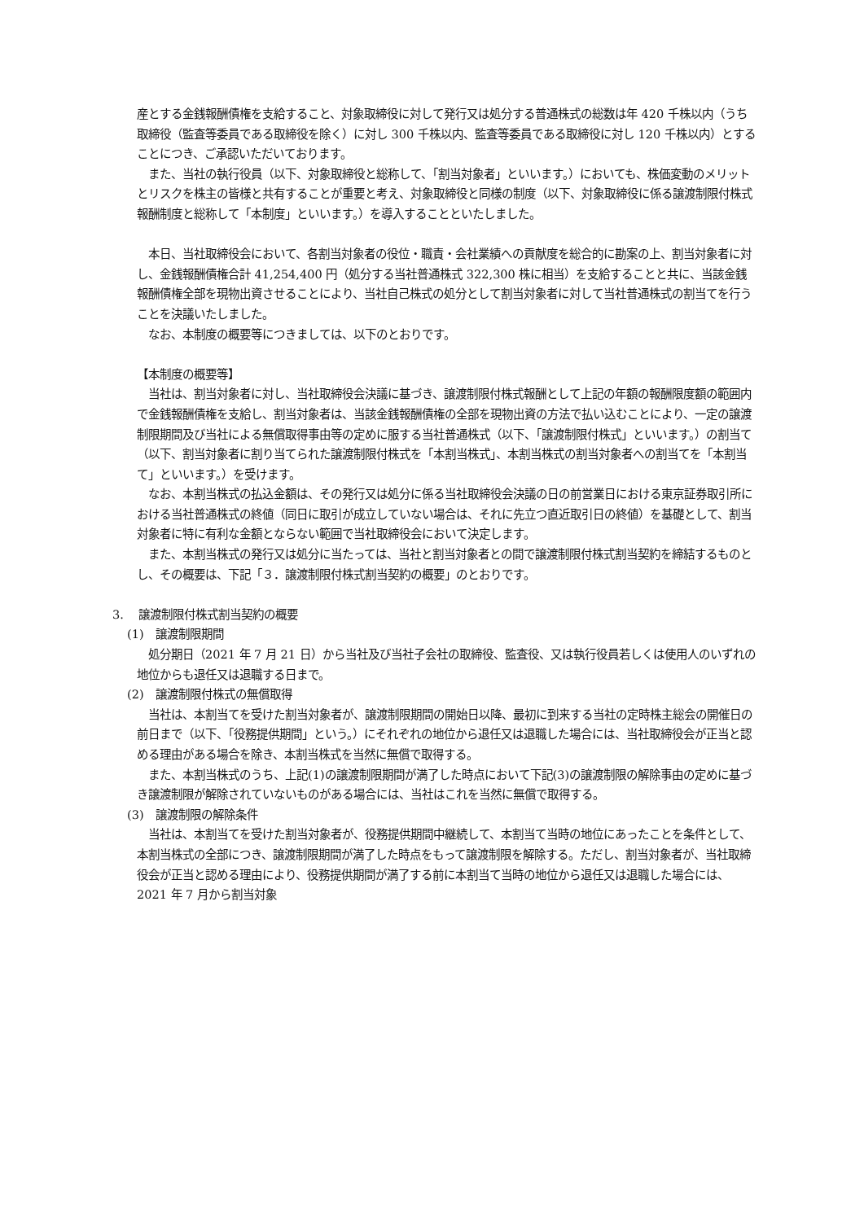産とする金銭報酬債権を支給すること、対象取締役に対して発行又は処分する普通株式の総数は年 420 千株以内（うち取締役（監査等委員である取締役を除く）に対し 300 千株以内、監査等委員である取締役に対し 120 千株以内）とすることにつき、ご承認いただいております。
　また、当社の執行役員（以下、対象取締役と総称して、「割当対象者」といいます。）においても、株価変動のメリットとリスクを株主の皆様と共有することが重要と考え、対象取締役と同様の制度（以下、対象取締役に係る譲渡制限付株式報酬制度と総称して「本制度」といいます。）を導入することといたしました。
　本日、当社取締役会において、各割当対象者の役位・職責・会社業績への貢献度を総合的に勘案の上、割当対象者に対し、金銭報酬債権合計 41,254,400 円（処分する当社普通株式 322,300 株に相当）を支給することと共に、当該金銭報酬債権全部を現物出資させることにより、当社自己株式の処分として割当対象者に対して当社普通株式の割当てを行うことを決議いたしました。
　なお、本制度の概要等につきましては、以下のとおりです。
【本制度の概要等】
　当社は、割当対象者に対し、当社取締役会決議に基づき、譲渡制限付株式報酬として上記の年額の報酬限度額の範囲内で金銭報酬債権を支給し、割当対象者は、当該金銭報酬債権の全部を現物出資の方法で払い込むことにより、一定の譲渡制限期間及び当社による無償取得事由等の定めに服する当社普通株式（以下、「譲渡制限付株式」といいます。）の割当て（以下、割当対象者に割り当てられた譲渡制限付株式を「本割当株式」、本割当株式の割当対象者への割当てを「本割当て」といいます。）を受けます。
　なお、本割当株式の払込金額は、その発行又は処分に係る当社取締役会決議の日の前営業日における東京証券取引所における当社普通株式の終値（同日に取引が成立していない場合は、それに先立つ直近取引日の終値）を基礎として、割当対象者に特に有利な金額とならない範囲で当社取締役会において決定します。
　また、本割当株式の発行又は処分に当たっては、当社と割当対象者との間で譲渡制限付株式割当契約を締結するものとし、その概要は、下記「３．譲渡制限付株式割当契約の概要」のとおりです。
3.　 譲渡制限付株式割当契約の概要
(1)　譲渡制限期間
　処分期日（2021 年 7 月 21 日）から当社及び当社子会社の取締役、監査役、又は執行役員若しくは使用人のいずれの地位からも退任又は退職する日まで。
(2)　譲渡制限付株式の無償取得
　当社は、本割当てを受けた割当対象者が、譲渡制限期間の開始日以降、最初に到来する当社の定時株主総会の開催日の前日まで（以下、「役務提供期間」という。）にそれぞれの地位から退任又は退職した場合には、当社取締役会が正当と認める理由がある場合を除き、本割当株式を当然に無償で取得する。
　また、本割当株式のうち、上記(1)の譲渡制限期間が満了した時点において下記(3)の譲渡制限の解除事由の定めに基づき譲渡制限が解除されていないものがある場合には、当社はこれを当然に無償で取得する。
(3)　譲渡制限の解除条件
　当社は、本割当てを受けた割当対象者が、役務提供期間中継続して、本割当て当時の地位にあったことを条件として、本割当株式の全部につき、譲渡制限期間が満了した時点をもって譲渡制限を解除する。ただし、割当対象者が、当社取締役会が正当と認める理由により、役務提供期間が満了する前に本割当て当時の地位から退任又は退職した場合には、2021 年 7 月から割当対象